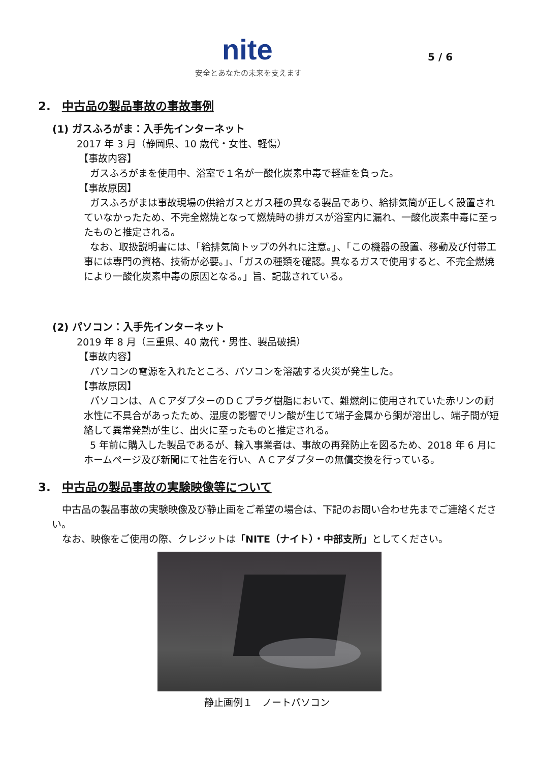nite
安全とあなたの未来を支えます
5 / 6
2. 中古品の製品事故の事故事例
(1) ガスふろがま：入手先インターネット
2017 年 3 月（静岡県、10 歳代・女性、軽傷）
【事故内容】
ガスふろがまを使用中、浴室で１名が一酸化炭素中毒で軽症を負った。
【事故原因】
ガスふろがまは事故現場の供給ガスとガス種の異なる製品であり、給排気筒が正しく設置されていなかったため、不完全燃焼となって燃焼時の排ガスが浴室内に漏れ、一酸化炭素中毒に至ったものと推定される。
なお、取扱説明書には、「給排気筒トップの外れに注意。」、「この機器の設置、移動及び付帯工事には専門の資格、技術が必要。」、「ガスの種類を確認。異なるガスで使用すると、不完全燃焼により一酸化炭素中毒の原因となる。」旨、記載されている。
(2) パソコン：入手先インターネット
2019 年 8 月（三重県、40 歳代・男性、製品破損）
【事故内容】
パソコンの電源を入れたところ、パソコンを溶融する火災が発生した。
【事故原因】
パソコンは、ＡＣアダプターのＤＣプラグ樹脂において、難燃剤に使用されていた赤リンの耐水性に不具合があったため、湿度の影響でリン酸が生じて端子金属から銅が溶出し、端子間が短絡して異常発熱が生じ、出火に至ったものと推定される。
5 年前に購入した製品であるが、輸入事業者は、事故の再発防止を図るため、2018 年 6 月にホームページ及び新聞にて社告を行い、ＡＣアダプターの無償交換を行っている。
3. 中古品の製品事故の実験映像等について
中古品の製品事故の実験映像及び静止画をご希望の場合は、下記のお問い合わせ先までご連絡ください。
なお、映像をご使用の際、クレジットは「NITE（ナイト）・中部支所」としてください。
静止画例１　ノートパソコン